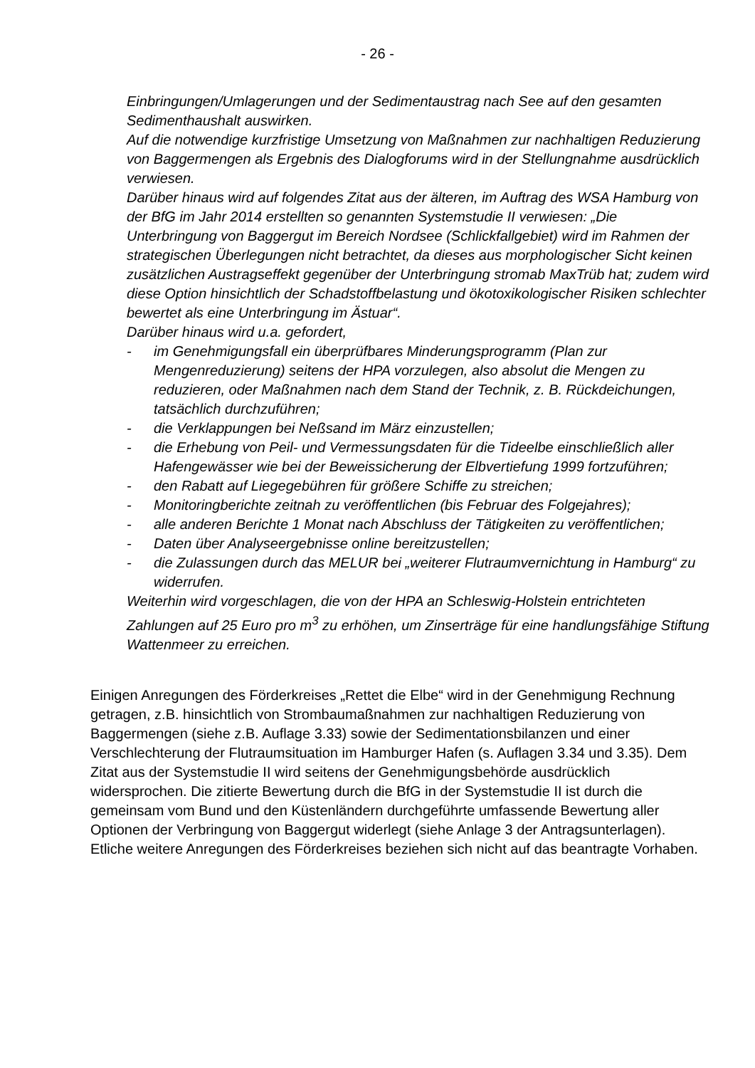- 26 -
Einbringungen/Umlagerungen und der Sedimentaustrag nach See auf den gesamten Sedimenthaushalt auswirken.
Auf die notwendige kurzfristige Umsetzung von Maßnahmen zur nachhaltigen Reduzierung von Baggermengen als Ergebnis des Dialogforums wird in der Stellungnahme ausdrücklich verwiesen.
Darüber hinaus wird auf folgendes Zitat aus der älteren, im Auftrag des WSA Hamburg von der BfG im Jahr 2014 erstellten so genannten Systemstudie II verwiesen: „Die Unterbringung von Baggergut im Bereich Nordsee (Schlickfallgebiet) wird im Rahmen der strategischen Überlegungen nicht betrachtet, da dieses aus morphologischer Sicht keinen zusätzlichen Austragseffekt gegenüber der Unterbringung stromab MaxTrüb hat; zudem wird diese Option hinsichtlich der Schadstoffbelastung und ökotoxikologischer Risiken schlechter bewertet als eine Unterbringung im Ästuar“.
Darüber hinaus wird u.a. gefordert,
- im Genehmigungsfall ein überprüfbares Minderungsprogramm (Plan zur Mengenreduzierung) seitens der HPA vorzulegen, also absolut die Mengen zu reduzieren, oder Maßnahmen nach dem Stand der Technik, z. B. Rückdeichungen, tatsächlich durchzuführen;
- die Verklappungen bei Neßsand im März einzustellen;
- die Erhebung von Peil- und Vermessungsdaten für die Tideelbe einschließlich aller Hafengewässer wie bei der Beweissicherung der Elbvertiefung 1999 fortzuführen;
- den Rabatt auf Liegegebühren für größere Schiffe zu streichen;
- Monitoringberichte zeitnah zu veröffentlichen (bis Februar des Folgejahres);
- alle anderen Berichte 1 Monat nach Abschluss der Tätigkeiten zu veröffentlichen;
- Daten über Analyseergebnisse online bereitzustellen;
- die Zulassungen durch das MELUR bei „weiterer Flutraumvernichtung in Hamburg“ zu widerrufen.
Weiterhin wird vorgeschlagen, die von der HPA an Schleswig-Holstein entrichteten Zahlungen auf 25 Euro pro m<sup>3</sup> zu erhöhen, um Zinserträge für eine handlungsfähige Stiftung Wattenmeer zu erreichen.
Einigen Anregungen des Förderkreises „Rettet die Elbe“ wird in der Genehmigung Rechnung getragen, z.B. hinsichtlich von Strombaumaßnahmen zur nachhaltigen Reduzierung von Baggermengen (siehe z.B. Auflage 3.33) sowie der Sedimentationsbilanzen und einer Verschlechterung der Flutraumsituation im Hamburger Hafen (s. Auflagen 3.34 und 3.35). Dem Zitat aus der Systemstudie II wird seitens der Genehmigungsbehörde ausdrücklich widersprochen. Die zitierte Bewertung durch die BfG in der Systemstudie II ist durch die gemeinsam vom Bund und den Küstenländern durchgeführte umfassende Bewertung aller Optionen der Verbringung von Baggergut widerlegt (siehe Anlage 3 der Antragsunterlagen). Etliche weitere Anregungen des Förderkreises beziehen sich nicht auf das beantragte Vorhaben.